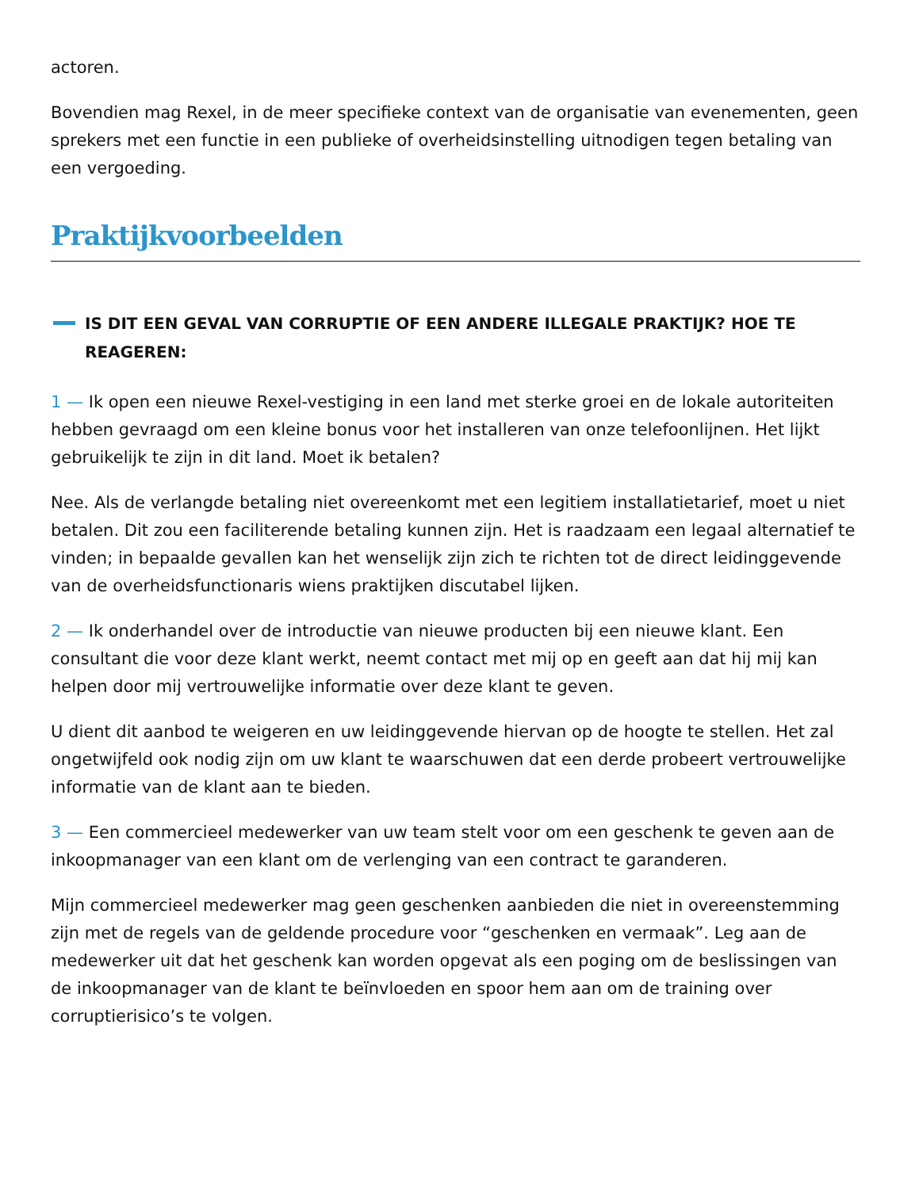actoren.
Bovendien mag Rexel, in de meer specifieke context van de organisatie van evenementen, geen sprekers met een functie in een publieke of overheidsinstelling uitnodigen tegen betaling van een vergoeding.
Praktijkvoorbeelden
IS DIT EEN GEVAL VAN CORRUPTIE OF EEN ANDERE ILLEGALE PRAKTIJK? HOE TE REAGEREN:
1 — Ik open een nieuwe Rexel-vestiging in een land met sterke groei en de lokale autoriteiten hebben gevraagd om een kleine bonus voor het installeren van onze telefoonlijnen. Het lijkt gebruikelijk te zijn in dit land. Moet ik betalen?
Nee. Als de verlangde betaling niet overeenkomt met een legitiem installatietarief, moet u niet betalen. Dit zou een faciliterende betaling kunnen zijn. Het is raadzaam een legaal alternatief te vinden; in bepaalde gevallen kan het wenselijk zijn zich te richten tot de direct leidinggevende van de overheidsfunctionaris wiens praktijken discutabel lijken.
2 — Ik onderhandel over de introductie van nieuwe producten bij een nieuwe klant. Een consultant die voor deze klant werkt, neemt contact met mij op en geeft aan dat hij mij kan helpen door mij vertrouwelijke informatie over deze klant te geven.
U dient dit aanbod te weigeren en uw leidinggevende hiervan op de hoogte te stellen. Het zal ongetwijfeld ook nodig zijn om uw klant te waarschuwen dat een derde probeert vertrouwelijke informatie van de klant aan te bieden.
3 — Een commercieel medewerker van uw team stelt voor om een geschenk te geven aan de inkoopmanager van een klant om de verlenging van een contract te garanderen.
Mijn commercieel medewerker mag geen geschenken aanbieden die niet in overeenstemming zijn met de regels van de geldende procedure voor “geschenken en vermaak”. Leg aan de medewerker uit dat het geschenk kan worden opgevat als een poging om de beslissingen van de inkoopmanager van de klant te beïnvloeden en spoor hem aan om de training over corruptierisico’s te volgen.